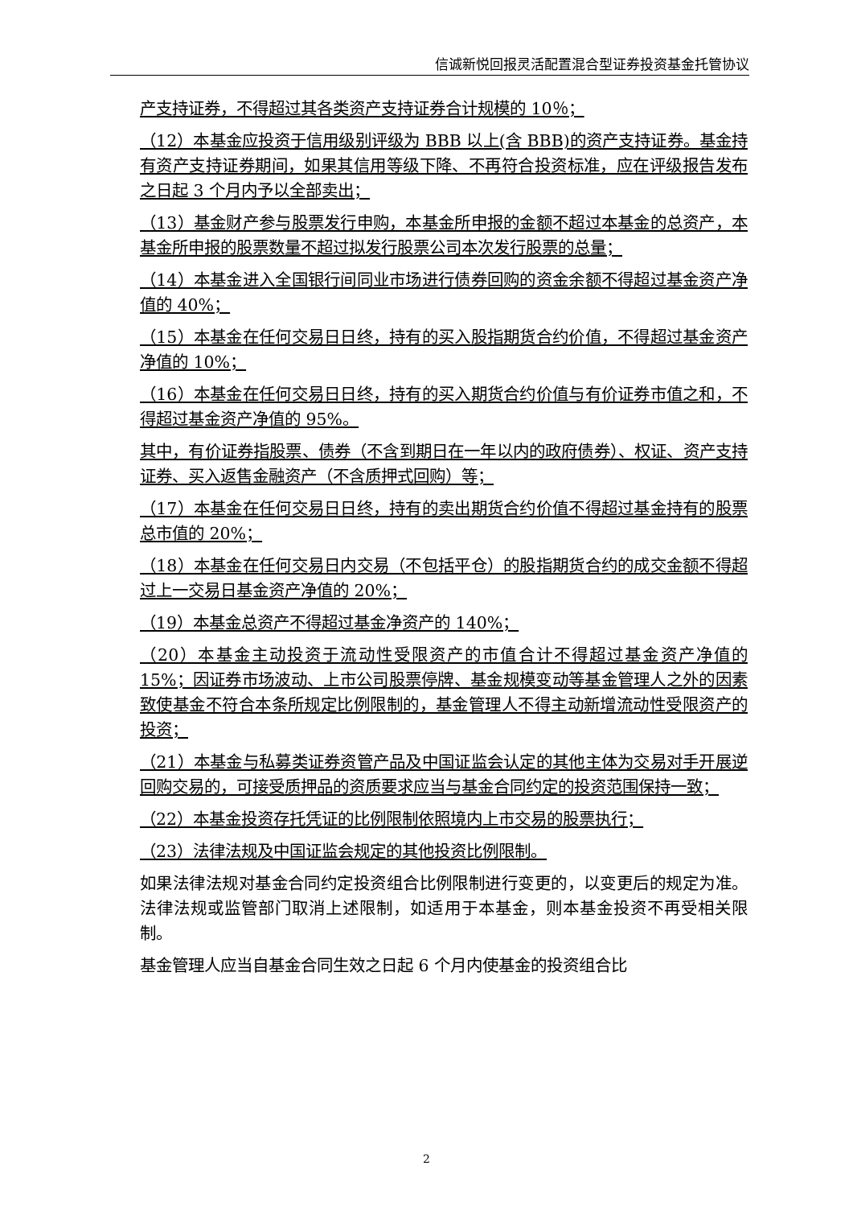信诚新悦回报灵活配置混合型证券投资基金托管协议
产支持证券，不得超过其各类资产支持证券合计规模的 10％；
（12）本基金应投资于信用级别评级为 BBB 以上(含 BBB)的资产支持证券。基金持有资产支持证券期间，如果其信用等级下降、不再符合投资标准，应在评级报告发布之日起 3 个月内予以全部卖出；
（13）基金财产参与股票发行申购，本基金所申报的金额不超过本基金的总资产，本基金所申报的股票数量不超过拟发行股票公司本次发行股票的总量；
（14）本基金进入全国银行间同业市场进行债券回购的资金余额不得超过基金资产净值的 40%；
（15）本基金在任何交易日日终，持有的买入股指期货合约价值，不得超过基金资产净值的 10%；
（16）本基金在任何交易日日终，持有的买入期货合约价值与有价证券市值之和，不得超过基金资产净值的 95%。
其中，有价证券指股票、债券（不含到期日在一年以内的政府债券）、权证、资产支持证券、买入返售金融资产（不含质押式回购）等；
（17）本基金在任何交易日日终，持有的卖出期货合约价值不得超过基金持有的股票总市值的 20%；
（18）本基金在任何交易日内交易（不包括平仓）的股指期货合约的成交金额不得超过上一交易日基金资产净值的 20%；
（19）本基金总资产不得超过基金净资产的 140%；
（20）本基金主动投资于流动性受限资产的市值合计不得超过基金资产净值的 15%；因证券市场波动、上市公司股票停牌、基金规模变动等基金管理人之外的因素致使基金不符合本条所规定比例限制的，基金管理人不得主动新增流动性受限资产的投资；
（21）本基金与私募类证券资管产品及中国证监会认定的其他主体为交易对手开展逆回购交易的，可接受质押品的资质要求应当与基金合同约定的投资范围保持一致；
（22）本基金投资存托凭证的比例限制依照境内上市交易的股票执行；
（23）法律法规及中国证监会规定的其他投资比例限制。
如果法律法规对基金合同约定投资组合比例限制进行变更的，以变更后的规定为准。法律法规或监管部门取消上述限制，如适用于本基金，则本基金投资不再受相关限制。
基金管理人应当自基金合同生效之日起 6 个月内使基金的投资组合比
2